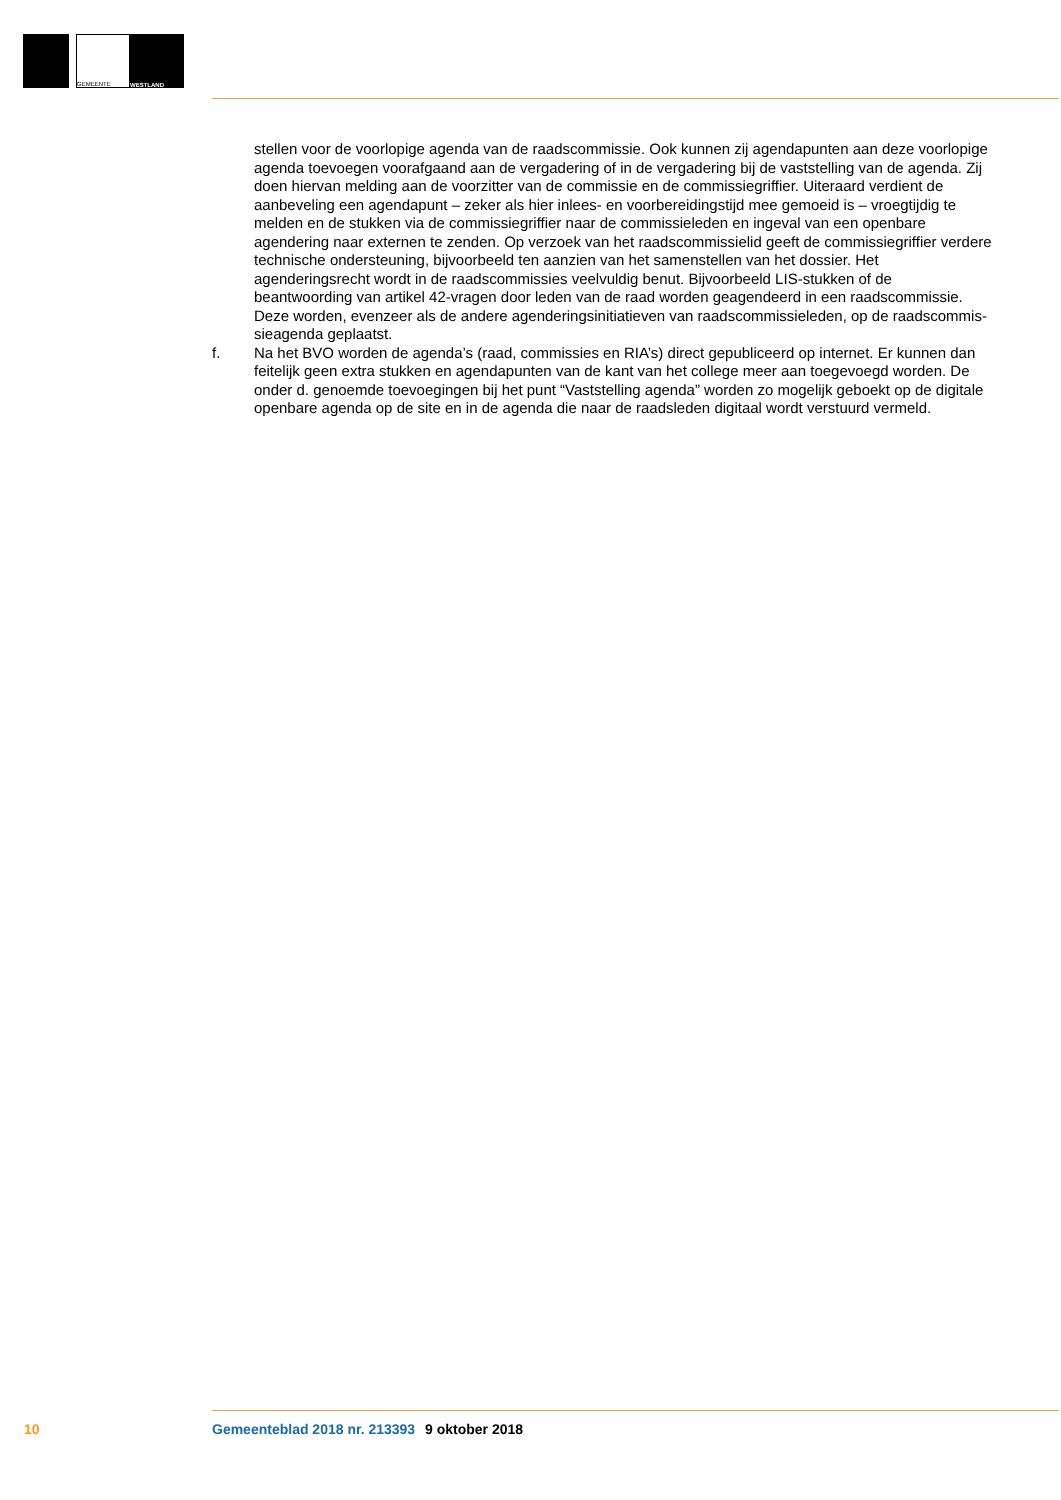GEMEENTE
WESTLAND
stellen voor de voorlopige agenda van de raadscommissie. Ook kunnen zij agendapunten aan deze voorlopige agenda toevoegen voorafgaand aan de vergadering of in de vergadering bij de vaststelling van de agenda. Zij doen hiervan melding aan de voorzitter van de commissie en de commissiegriffier. Uiteraard verdient de aanbeveling een agendapunt – zeker als hier inlees- en voorbereidingstijd mee gemoeid is – vroegtijdig te melden en de stukken via de commissiegriffier naar de commissieleden en ingeval van een openbare agendering naar externen te zenden. Op verzoek van het raadscommissielid geeft de commissiegriffier verdere technische ondersteuning, bijvoorbeeld ten aanzien van het samenstellen van het dossier. Het agenderingsrecht wordt in de raadscommissies veelvuldig benut. Bijvoorbeeld LIS-stukken of de beantwoording van artikel 42-vragen door leden van de raad worden geagendeerd in een raadscommissie. Deze worden, evenzeer als de andere agenderingsinitiatieven van raadscommissieleden, op de raadscommis-sieagenda geplaatst.
f. Na het BVO worden de agenda’s (raad, commissies en RIA’s) direct gepubliceerd op internet. Er kunnen dan feitelijk geen extra stukken en agendapunten van de kant van het college meer aan toegevoegd worden. De onder d. genoemde toevoegingen bij het punt “Vaststelling agenda” worden zo mogelijk geboekt op de digitale openbare agenda op de site en in de agenda die naar de raadsleden digitaal wordt verstuurd vermeld.
10 Gemeenteblad 2018 nr. 213393 9 oktober 2018